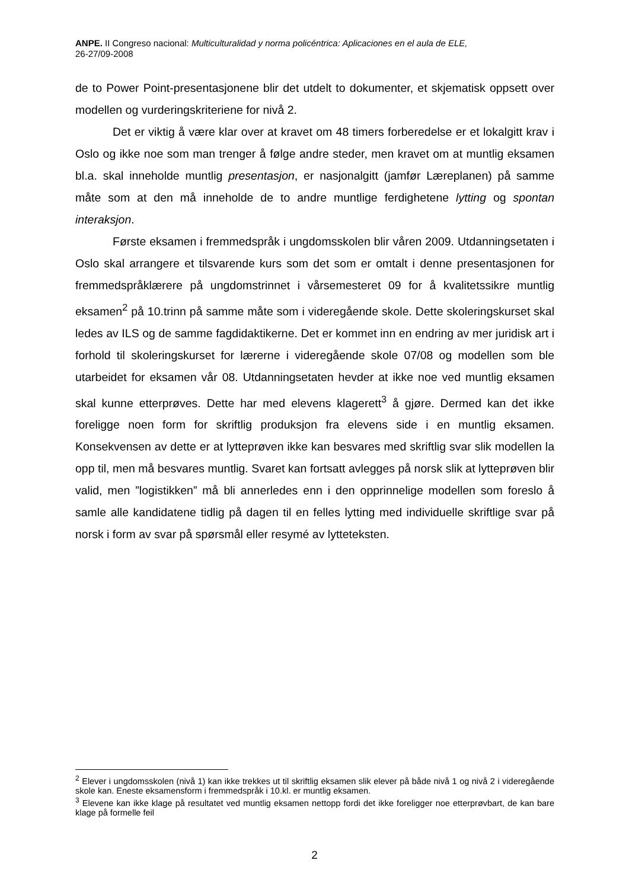ANPE. II Congreso nacional: Multiculturalidad y norma policéntrica: Aplicaciones en el aula de ELE,
26-27/09-2008
de to Power Point-presentasjonene blir det utdelt to dokumenter, et skjematisk oppsett over modellen og vurderingskriteriene for nivå 2.
Det er viktig å være klar over at kravet om 48 timers forberedelse er et lokalgitt krav i Oslo og ikke noe som man trenger å følge andre steder, men kravet om at muntlig eksamen bl.a. skal inneholde muntlig presentasjon, er nasjonalgitt (jamfør Læreplanen) på samme måte som at den må inneholde de to andre muntlige ferdighetene lytting og spontan interaksjon.
Første eksamen i fremmedspråk i ungdomsskolen blir våren 2009. Utdanningsetaten i Oslo skal arrangere et tilsvarende kurs som det som er omtalt i denne presentasjonen for fremmedspråklærere på ungdomstrinnet i vårsemesteret 09 for å kvalitetssikre muntlig eksamen<sup>2</sup> på 10.trinn på samme måte som i videregående skole. Dette skoleringskurset skal ledes av ILS og de samme fagdidaktikerne. Det er kommet inn en endring av mer juridisk art i forhold til skoleringskurset for lærerne i videregående skole 07/08 og modellen som ble utarbeidet for eksamen vår 08. Utdanningsetaten hevder at ikke noe ved muntlig eksamen skal kunne etterprøves. Dette har med elevens klagerett<sup>3</sup> å gjøre. Dermed kan det ikke foreligge noen form for skriftlig produksjon fra elevens side i en muntlig eksamen. Konsekvensen av dette er at lytteprøven ikke kan besvares med skriftlig svar slik modellen la opp til, men må besvares muntlig. Svaret kan fortsatt avlegges på norsk slik at lytteprøven blir valid, men ”logistikken” må bli annerledes enn i den opprinnelige modellen som foreslo å samle alle kandidatene tidlig på dagen til en felles lytting med individuelle skriftlige svar på norsk i form av svar på spørsmål eller resymé av lytteteksten.
<sup>2</sup> Elever i ungdomsskolen (nivå 1) kan ikke trekkes ut til skriftlig eksamen slik elever på både nivå 1 og nivå 2 i videregående skole kan. Eneste eksamensform i fremmedspråk i 10.kl. er muntlig eksamen.
<sup>3</sup> Elevene kan ikke klage på resultatet ved muntlig eksamen nettopp fordi det ikke foreligger noe etterprøvbart, de kan bare klage på formelle feil
2